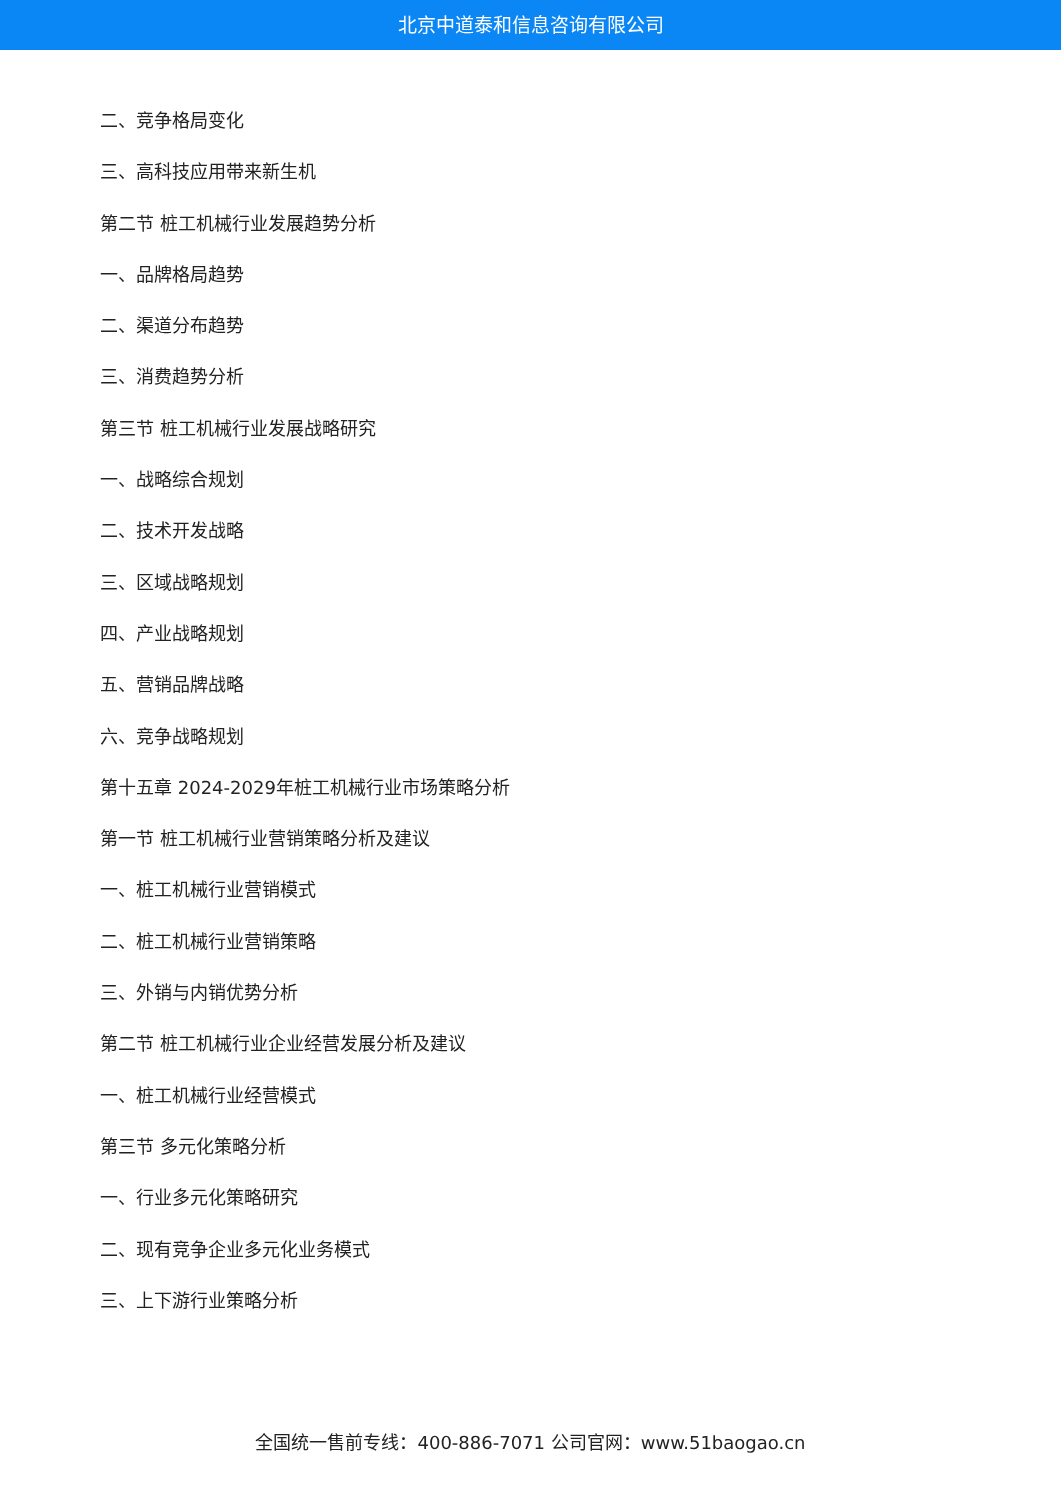北京中道泰和信息咨询有限公司
二、竞争格局变化
三、高科技应用带来新生机
第二节 桩工机械行业发展趋势分析
一、品牌格局趋势
二、渠道分布趋势
三、消费趋势分析
第三节 桩工机械行业发展战略研究
一、战略综合规划
二、技术开发战略
三、区域战略规划
四、产业战略规划
五、营销品牌战略
六、竞争战略规划
第十五章 2024-2029年桩工机械行业市场策略分析
第一节 桩工机械行业营销策略分析及建议
一、桩工机械行业营销模式
二、桩工机械行业营销策略
三、外销与内销优势分析
第二节 桩工机械行业企业经营发展分析及建议
一、桩工机械行业经营模式
第三节 多元化策略分析
一、行业多元化策略研究
二、现有竞争企业多元化业务模式
三、上下游行业策略分析
全国统一售前专线：400-886-7071 公司官网：www.51baogao.cn